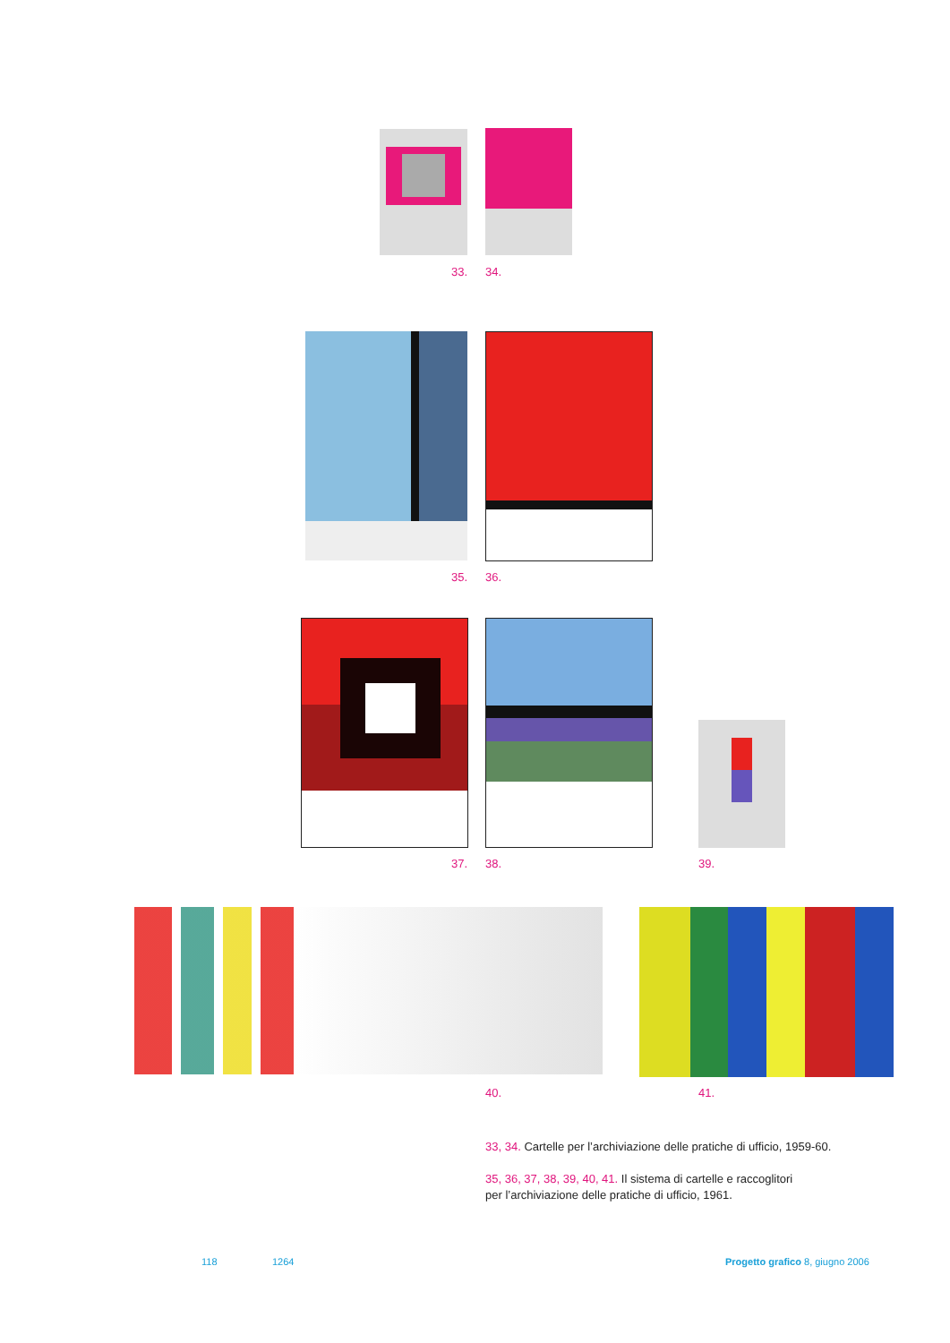33. 34.
35. 36.
37. 38. 39.
40. 41.
33, 34. Cartelle per l’archiviazione delle pratiche di ufficio, 1959-60.
35, 36, 37, 38, 39, 40, 41. Il sistema di cartelle e raccoglitori
per l’archiviazione delle pratiche di ufficio, 1961.
118 1264
Progetto grafico 8, giugno 2006